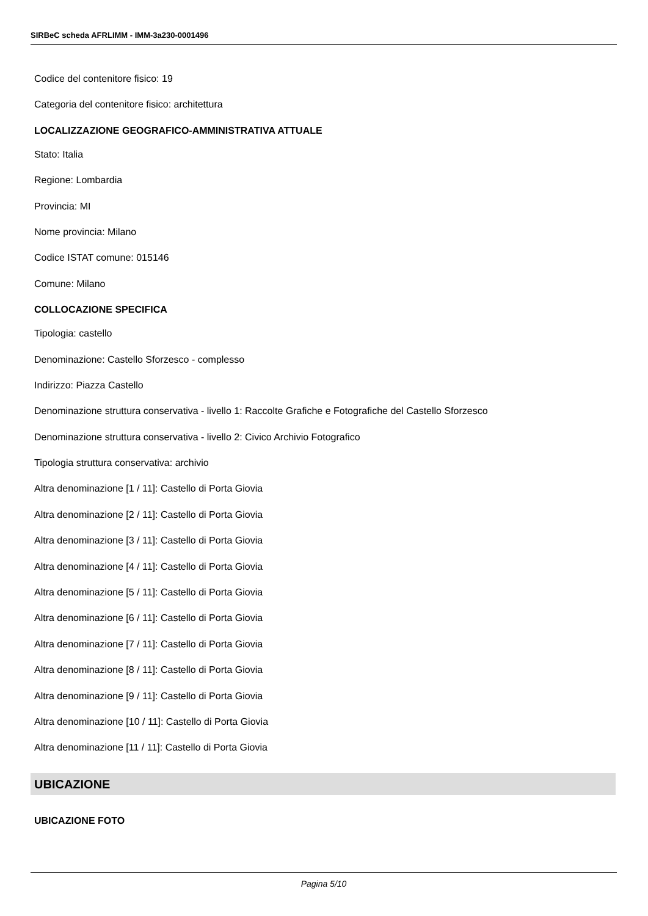SIRBeC scheda AFRLIMM - IMM-3a230-0001496
Codice del contenitore fisico: 19
Categoria del contenitore fisico: architettura
LOCALIZZAZIONE GEOGRAFICO-AMMINISTRATIVA ATTUALE
Stato: Italia
Regione: Lombardia
Provincia: MI
Nome provincia: Milano
Codice ISTAT comune: 015146
Comune: Milano
COLLOCAZIONE SPECIFICA
Tipologia: castello
Denominazione: Castello Sforzesco - complesso
Indirizzo: Piazza Castello
Denominazione struttura conservativa - livello 1: Raccolte Grafiche e Fotografiche del Castello Sforzesco
Denominazione struttura conservativa - livello 2: Civico Archivio Fotografico
Tipologia struttura conservativa: archivio
Altra denominazione [1 / 11]: Castello di Porta Giovia
Altra denominazione [2 / 11]: Castello di Porta Giovia
Altra denominazione [3 / 11]: Castello di Porta Giovia
Altra denominazione [4 / 11]: Castello di Porta Giovia
Altra denominazione [5 / 11]: Castello di Porta Giovia
Altra denominazione [6 / 11]: Castello di Porta Giovia
Altra denominazione [7 / 11]: Castello di Porta Giovia
Altra denominazione [8 / 11]: Castello di Porta Giovia
Altra denominazione [9 / 11]: Castello di Porta Giovia
Altra denominazione [10 / 11]: Castello di Porta Giovia
Altra denominazione [11 / 11]: Castello di Porta Giovia
UBICAZIONE
UBICAZIONE FOTO
Pagina 5/10